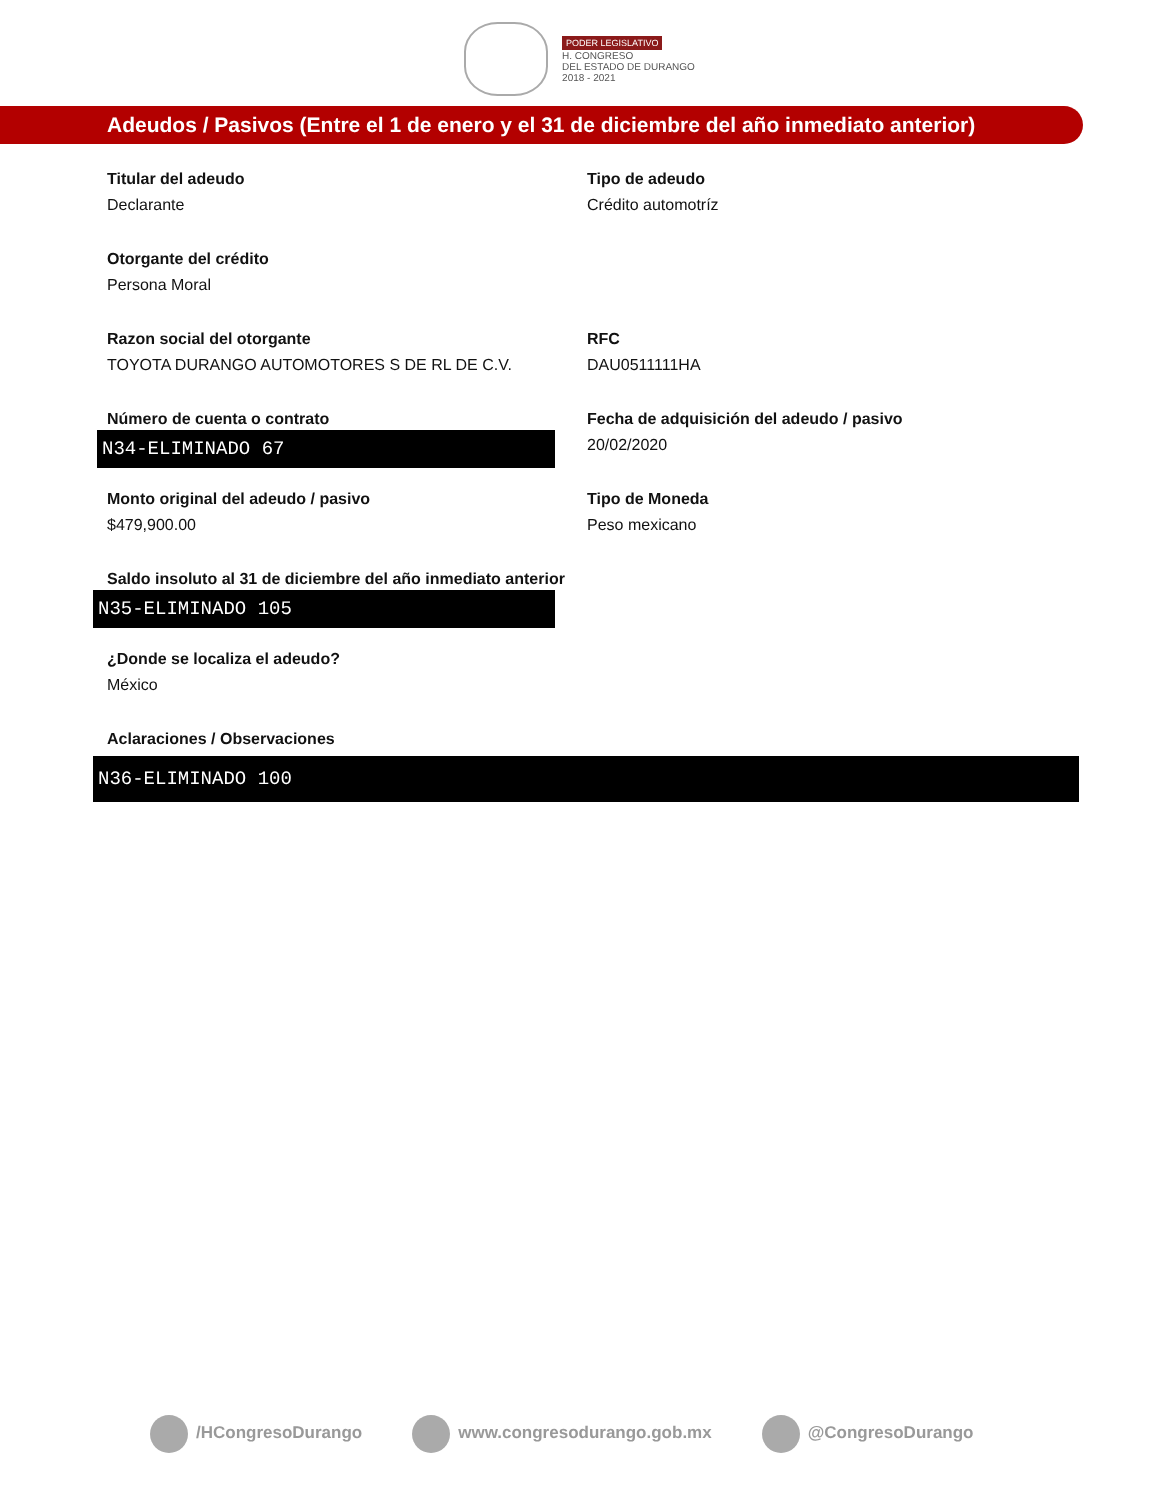PODER LEGISLATIVO
H. CONGRESO
DEL ESTADO DE DURANGO
2018 - 2021
Adeudos / Pasivos (Entre el 1 de enero y el 31 de diciembre del año inmediato anterior)
Titular del adeudo
Declarante
Tipo de adeudo
Crédito automotríz
Otorgante del crédito
Persona Moral
Razon social del otorgante
TOYOTA DURANGO AUTOMOTORES S DE RL DE C.V.
RFC
DAU0511111HA
Número de cuenta o contrato
N34-ELIMINADO 67
Fecha de adquisición del adeudo / pasivo
20/02/2020
Monto original del adeudo / pasivo
$479,900.00
Tipo de Moneda
Peso mexicano
Saldo insoluto al 31 de diciembre del año inmediato anterior
N35-ELIMINADO 105
¿Donde se localiza el adeudo?
México
Aclaraciones / Observaciones
N36-ELIMINADO 100
/HCongresoDurango www.congresodurango.gob.mx @CongresoDurango